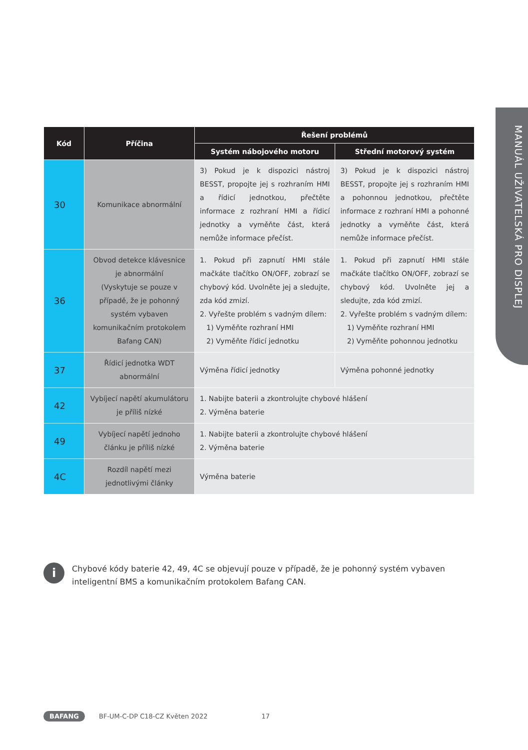MANUÁL UŽIVATELSKÁ PRO DISPLEJ
| Kód | Příčina | Řešení problémů | |
| --- | --- | --- | --- |
| | | Systém nábojového motoru | Střední motorový systém |
| 30 | Komunikace abnormální | 3) Pokud je k dispozici nástroj BESST, propojte jej s rozhraním HMI a řídicí jednotkou, přečtěte informace z rozhraní HMI a řídicí jednotky a vyměňte část, která nemůže informace přečíst. | 3) Pokud je k dispozici nástroj BESST, propojte jej s rozhraním HMI a pohonnou jednotkou, přečtěte informace z rozhraní HMI a pohonné jednotky a vyměňte část, která nemůže informace přečíst. |
| 36 | Obvod detekce klávesnice je abnormální (Vyskytuje se pouze v případě, že je pohonný systém vybaven komunikačním protokolem Bafang CAN) | 1. Pokud při zapnutí HMI stále mačkáte tlačítko ON/OFF, zobrazí se chybový kód. Uvolněte jej a sledujte, zda kód zmizí. 2. Vyřešte problém s vadným dílem: 1) Vyměňte rozhraní HMI 2) Vyměňte řídicí jednotku | 1. Pokud při zapnutí HMI stále mačkáte tlačítko ON/OFF, zobrazí se chybový kód. Uvolněte jej a sledujte, zda kód zmizí. 2. Vyřešte problém s vadným dílem: 1) Vyměňte rozhraní HMI 2) Vyměňte pohonnou jednotku |
| 37 | Řídicí jednotka WDT abnormální | Výměna řídicí jednotky | Výměna pohonné jednotky |
| 42 | Vybíjecí napětí akumulátoru je příliš nízké | 1. Nabijte baterii a zkontrolujte chybové hlášení 2. Výměna baterie | |
| 49 | Vybíjecí napětí jednoho článku je příliš nízké | 1. Nabijte baterii a zkontrolujte chybové hlášení 2. Výměna baterie | |
| 4C | Rozdíl napětí mezi jednotlivými články | Výměna baterie | |
i
Chybové kódy baterie 42, 49, 4C se objevují pouze v případě, že je pohonný systém vybaven
inteligentní BMS a komunikačním protokolem Bafang CAN.
BAFANG BF-UM-C-DP C18-CZ Květen 2022 17